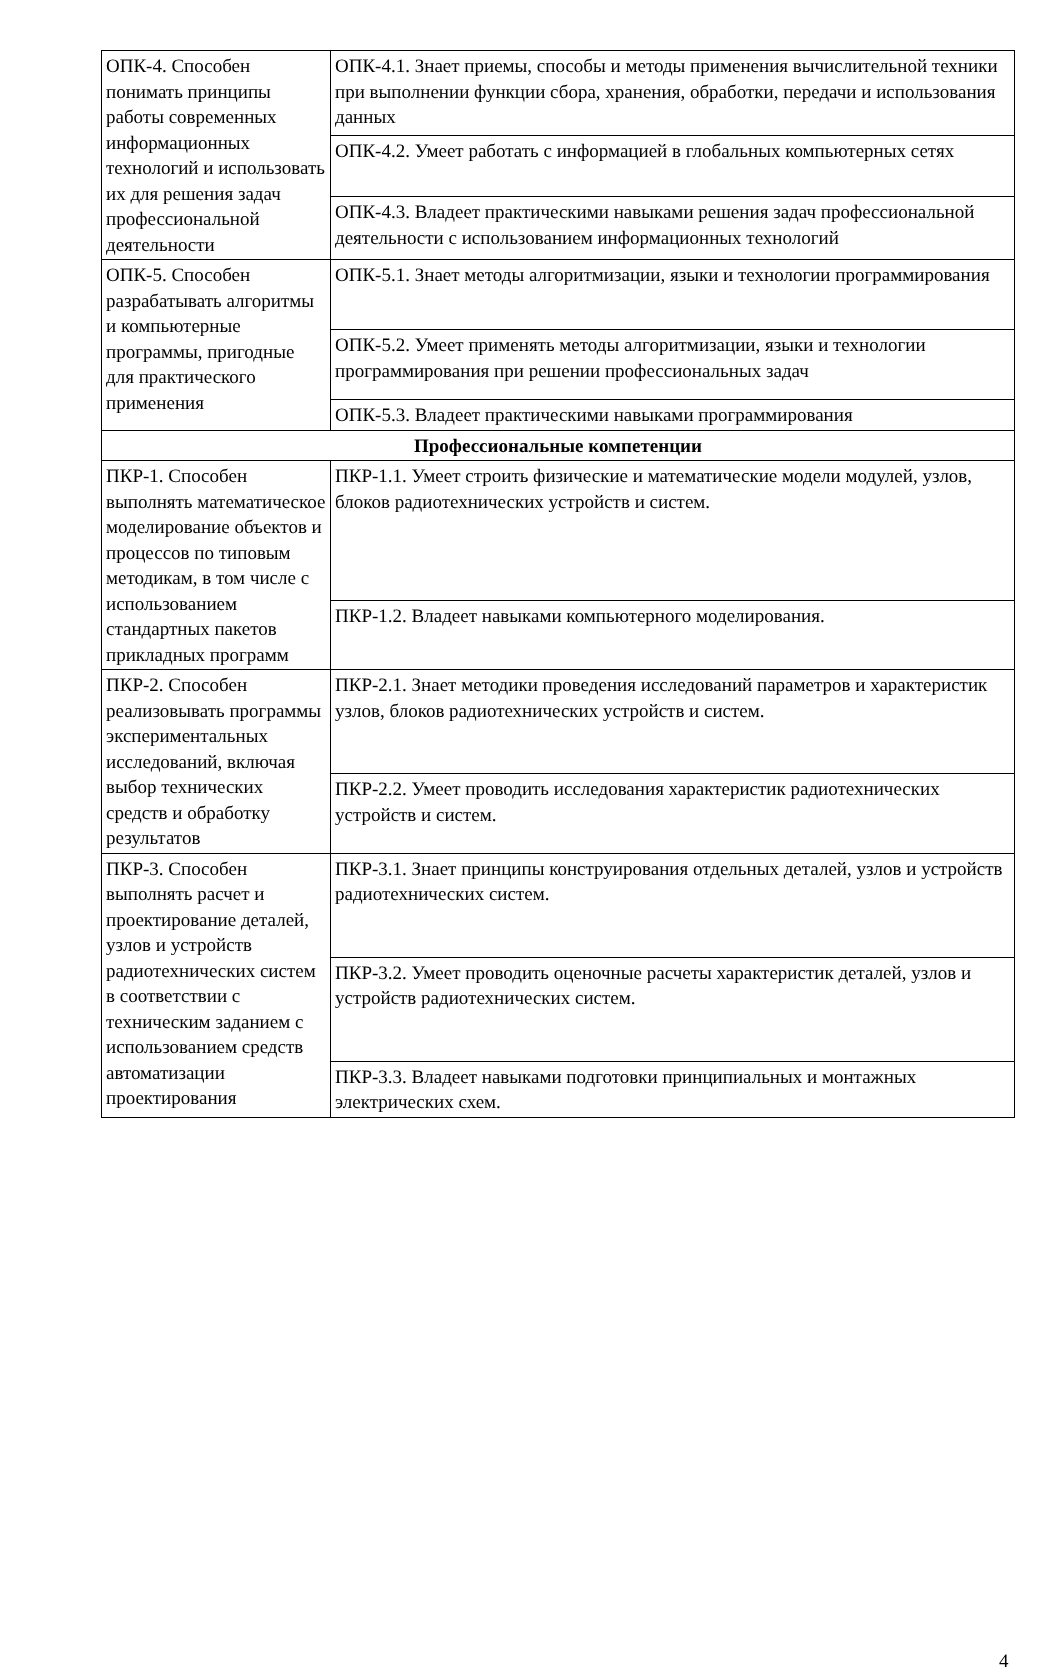| ОПК-4. Способен понимать принципы работы современных информационных технологий и использовать их для решения задач профессиональной деятельности | ОПК-4.1. Знает приемы, способы и методы применения вычислительной техники при выполнении функции сбора, хранения, обработки, передачи и использования данных |
| | ОПК-4.2. Умеет работать с информацией в глобальных компьютерных сетях |
| | ОПК-4.3. Владеет практическими навыками решения задач профессиональной деятельности с использованием информационных технологий |
| ОПК-5. Способен разрабатывать алгоритмы и компьютерные программы, пригодные для практического применения | ОПК-5.1. Знает методы алгоритмизации, языки и технологии программирования |
| | ОПК-5.2. Умеет применять методы алгоритмизации, языки и технологии программирования при решении профессиональных задач |
| | ОПК-5.3. Владеет практическими навыками программирования |
| Профессиональные компетенции | |
| ПКР-1. Способен выполнять математическое моделирование объектов и процессов по типовым методикам, в том числе с использованием стандартных пакетов прикладных программ | ПКР-1.1. Умеет строить физические и математические модели модулей, узлов, блоков радиотехнических устройств и систем. |
| | ПКР-1.2. Владеет навыками компьютерного моделирования. |
| ПКР-2. Способен реализовывать программы экспериментальных исследований, включая выбор технических средств и обработку результатов | ПКР-2.1. Знает методики проведения исследований параметров и характеристик узлов, блоков радиотехнических устройств и систем. |
| | ПКР-2.2. Умеет проводить исследования характеристик радиотехнических устройств и систем. |
| ПКР-3. Способен выполнять расчет и проектирование деталей, узлов и устройств радиотехнических систем в соответствии с техническим заданием с использованием средств автоматизации проектирования | ПКР-3.1. Знает принципы конструирования отдельных деталей, узлов и устройств радиотехнических систем. |
| | ПКР-3.2. Умеет проводить оценочные расчеты характеристик деталей, узлов и устройств радиотехнических систем. |
| | ПКР-3.3. Владеет навыками подготовки принципиальных и монтажных электрических схем. |
4